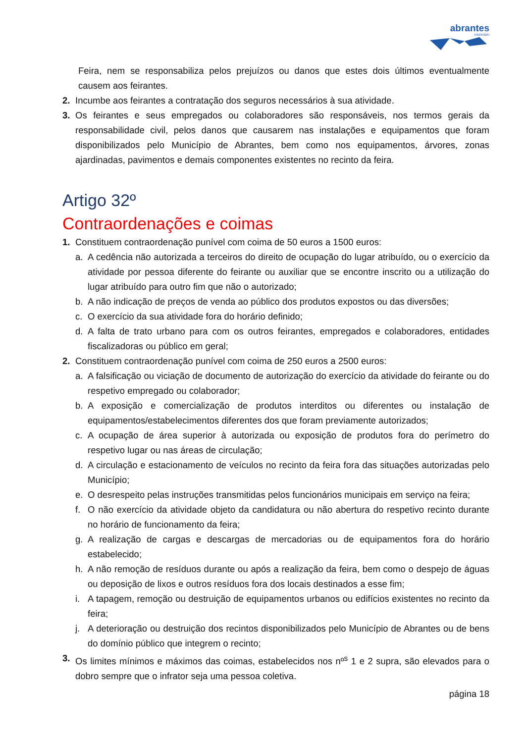abrantes
município
Feira, nem se responsabiliza pelos prejuízos ou danos que estes dois últimos eventualmente causem aos feirantes.
2. Incumbe aos feirantes a contratação dos seguros necessários à sua atividade.
3. Os feirantes e seus empregados ou colaboradores são responsáveis, nos termos gerais da responsabilidade civil, pelos danos que causarem nas instalações e equipamentos que foram disponibilizados pelo Município de Abrantes, bem como nos equipamentos, árvores, zonas ajardinadas, pavimentos e demais componentes existentes no recinto da feira.
Artigo 32º
Contraordenações e coimas
1. Constituem contraordenação punível com coima de 50 euros a 1500 euros:
a. A cedência não autorizada a terceiros do direito de ocupação do lugar atribuído, ou o exercício da atividade por pessoa diferente do feirante ou auxiliar que se encontre inscrito ou a utilização do lugar atribuído para outro fim que não o autorizado;
b. A não indicação de preços de venda ao público dos produtos expostos ou das diversões;
c. O exercício da sua atividade fora do horário definido;
d. A falta de trato urbano para com os outros feirantes, empregados e colaboradores, entidades fiscalizadoras ou público em geral;
2. Constituem contraordenação punível com coima de 250 euros a 2500 euros:
a. A falsificação ou viciação de documento de autorização do exercício da atividade do feirante ou do respetivo empregado ou colaborador;
b. A exposição e comercialização de produtos interditos ou diferentes ou instalação de equipamentos/estabelecimentos diferentes dos que foram previamente autorizados;
c. A ocupação de área superior à autorizada ou exposição de produtos fora do perímetro do respetivo lugar ou nas áreas de circulação;
d. A circulação e estacionamento de veículos no recinto da feira fora das situações autorizadas pelo Município;
e. O desrespeito pelas instruções transmitidas pelos funcionários municipais em serviço na feira;
f. O não exercício da atividade objeto da candidatura ou não abertura do respetivo recinto durante no horário de funcionamento da feira;
g. A realização de cargas e descargas de mercadorias ou de equipamentos fora do horário estabelecido;
h. A não remoção de resíduos durante ou após a realização da feira, bem como o despejo de águas ou deposição de lixos e outros resíduos fora dos locais destinados a esse fim;
i. A tapagem, remoção ou destruição de equipamentos urbanos ou edifícios existentes no recinto da feira;
j. A deterioração ou destruição dos recintos disponibilizados pelo Município de Abrantes ou de bens do domínio público que integrem o recinto;
3. Os limites mínimos e máximos das coimas, estabelecidos nos nº<sup>s</sup> 1 e 2 supra, são elevados para o dobro sempre que o infrator seja uma pessoa coletiva.
página 18